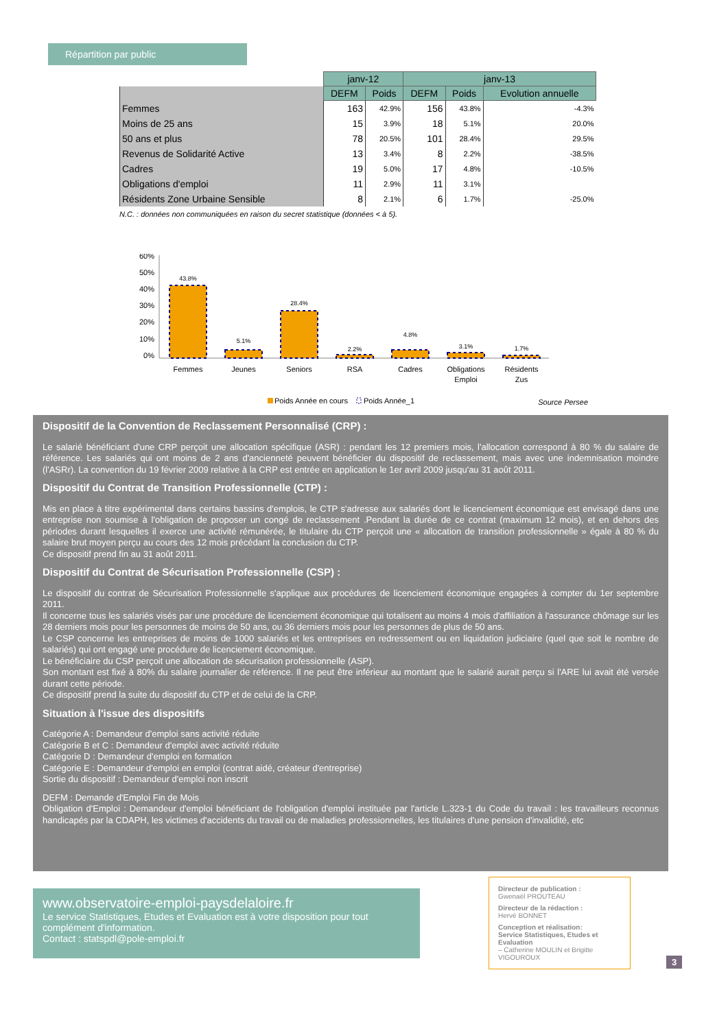Répartition par public
| | janv-12 | | janv-13 | | |
| --- | --- | --- | --- | --- | --- |
| | DEFM | Poids | DEFM | Poids | Evolution annuelle |
| Femmes | 163 | 42.9% | 156 | 43.8% | -4.3% |
| Moins de 25 ans | 15 | 3.9% | 18 | 5.1% | 20.0% |
| 50 ans et plus | 78 | 20.5% | 101 | 28.4% | 29.5% |
| Revenus de Solidarité Active | 13 | 3.4% | 8 | 2.2% | -38.5% |
| Cadres | 19 | 5.0% | 17 | 4.8% | -10.5% |
| Obligations d'emploi | 11 | 2.9% | 11 | 3.1% | |
| Résidents Zone Urbaine Sensible | 8 | 2.1% | 6 | 1.7% | -25.0% |
N.C. : données non communiquées en raison du secret statistique (données < à 5).
60%
50%
40%
30%
20%
10%
0%
43.8%
5.1%
28.4%
2.2%
4.8%
3.1%
1.7%
Femmes
Jeunes
Seniors
RSA
Cadres
Obligations
Emploi
Résidents
Zus
Poids Année en cours
Poids Année_1
Source Persee
Dispositif de la Convention de Reclassement Personnalisé (CRP) :
Le salarié bénéficiant d'une CRP perçoit une allocation spécifique (ASR) : pendant les 12 premiers mois, l'allocation correspond à 80 % du salaire de référence. Les salariés qui ont moins de 2 ans d'ancienneté peuvent bénéficier du dispositif de reclassement, mais avec une indemnisation moindre (l'ASRr). La convention du 19 février 2009 relative à la CRP est entrée en application le 1er avril 2009 jusqu'au 31 août 2011.
Dispositif du Contrat de Transition Professionnelle (CTP) :
Mis en place à titre expérimental dans certains bassins d'emplois, le CTP s'adresse aux salariés dont le licenciement économique est envisagé dans une entreprise non soumise à l'obligation de proposer un congé de reclassement .Pendant la durée de ce contrat (maximum 12 mois), et en dehors des périodes durant lesquelles il exerce une activité rémunérée, le titulaire du CTP perçoit une « allocation de transition professionnelle » égale à 80 % du salaire brut moyen perçu au cours des 12 mois précédant la conclusion du CTP.
Ce dispositif prend fin au 31 août 2011.
Dispositif du Contrat de Sécurisation Professionnelle (CSP) :
Le dispositif du contrat de Sécurisation Professionnelle s'applique aux procédures de licenciement économique engagées à compter du 1er septembre 2011.
Il concerne tous les salariés visés par une procédure de licenciement économique qui totalisent au moins 4 mois d'affiliation à l'assurance chômage sur les 28 derniers mois pour les personnes de moins de 50 ans, ou 36 derniers mois pour les personnes de plus de 50 ans.
Le CSP concerne les entreprises de moins de 1000 salariés et les entreprises en redressement ou en liquidation judiciaire (quel que soit le nombre de salariés) qui ont engagé une procédure de licenciement économique.
Le bénéficiaire du CSP perçoit une allocation de sécurisation professionnelle (ASP).
Son montant est fixé à 80% du salaire journalier de référence. Il ne peut être inférieur au montant que le salarié aurait perçu si l'ARE lui avait été versée durant cette période.
Ce dispositif prend la suite du dispositif du CTP et de celui de la CRP.
Situation à l'issue des dispositifs
Catégorie A : Demandeur d'emploi sans activité réduite
Catégorie B et C : Demandeur d'emploi avec activité réduite
Catégorie D : Demandeur d'emploi en formation
Catégorie E : Demandeur d'emploi en emploi (contrat aidé, créateur d'entreprise)
Sortie du dispositif : Demandeur d'emploi non inscrit
DEFM : Demande d'Emploi Fin de Mois
Obligation d'Emploi : Demandeur d'emploi bénéficiant de l'obligation d'emploi instituée par l'article L.323-1 du Code du travail : les travailleurs reconnus handicapés par la CDAPH, les victimes d'accidents du travail ou de maladies professionnelles, les titulaires d'une pension d'invalidité, etc
www.observatoire-emploi-paysdelaloire.fr
Le service Statistiques, Etudes et Evaluation est à votre disposition pour tout complément d'information.
Contact : statspdl@pole-emploi.fr
Directeur de publication :
Gwenaël PROUTEAU
Directeur de la rédaction :
Hervé BONNET
Conception et réalisation:
Service Statistiques, Etudes et Evaluation
– Catherine MOULIN et Brigitte VIGOUROUX
3